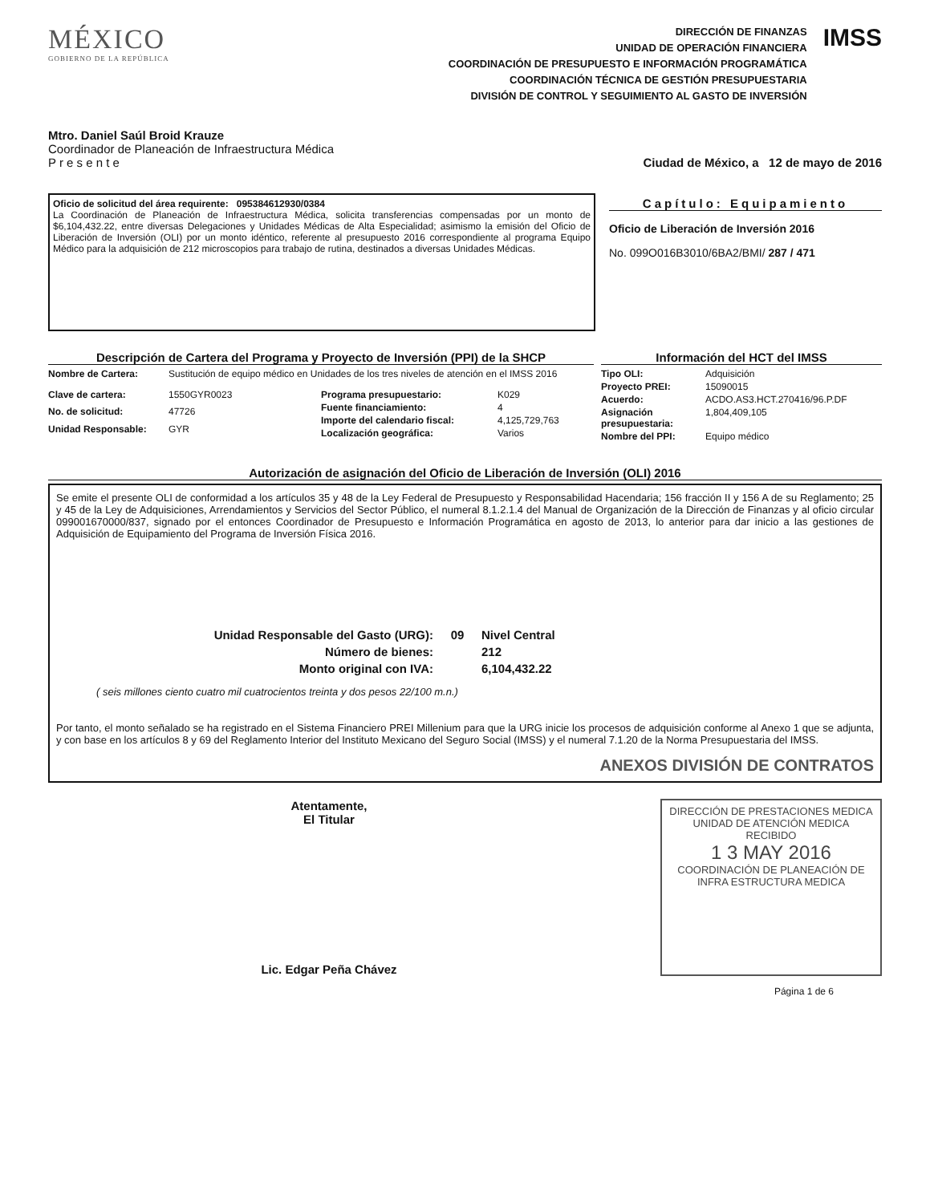MÉXICO
GOBIERNO DE LA REPÚBLICA
DIRECCIÓN DE FINANZAS
UNIDAD DE OPERACIÓN FINANCIERA
COORDINACIÓN DE PRESUPUESTO E INFORMACIÓN PROGRAMÁTICA
COORDINACIÓN TÉCNICA DE GESTIÓN PRESUPUESTARIA
DIVISIÓN DE CONTROL Y SEGUIMIENTO AL GASTO DE INVERSIÓN
IMSS
Mtro. Daniel Saúl Broid Krauze
Coordinador de Planeación de Infraestructura Médica
P r e s e n t e
Ciudad de México, a 12 de mayo de 2016
Oficio de solicitud del área requirente: 095384612930/0384
La Coordinación de Planeación de Infraestructura Médica, solicita transferencias compensadas por un monto de $6,104,432.22, entre diversas Delegaciones y Unidades Médicas de Alta Especialidad; asimismo la emisión del Oficio de Liberación de Inversión (OLI) por un monto idéntico, referente al presupuesto 2016 correspondiente al programa Equipo Médico para la adquisición de 212 microscopios para trabajo de rutina, destinados a diversas Unidades Médicas.
Capítulo: Equipamiento
Oficio de Liberación de Inversión 2016
No. 099O016B3010/6BA2/BMI/ 287 / 471
Descripción de Cartera del Programa y Proyecto de Inversión (PPI) de la SHCP
Nombre de Cartera: Sustitución de equipo médico en Unidades de los tres niveles de atención en el IMSS 2016
Clave de cartera: 1550GYR0023 No. de solicitud: 47726 Unidad Responsable: GYR
Programa presupuestario: K029 Fuente financiamiento: 4 Importe del calendario fiscal: 4,125,729,763 Localización geográfica: Varios
Información del HCT del IMSS
Tipo OLI: Adquisición Proyecto PREI: 15090015 Acuerdo: ACDO.AS3.HCT.270416/96.P.DF Asignación presupuestaria: 1,804,409,105 Nombre del PPI: Equipo médico
Autorización de asignación del Oficio de Liberación de Inversión (OLI) 2016
Se emite el presente OLI de conformidad a los artículos 35 y 48 de la Ley Federal de Presupuesto y Responsabilidad Hacendaria; 156 fracción II y 156 A de su Reglamento; 25 y 45 de la Ley de Adquisiciones, Arrendamientos y Servicios del Sector Público, el numeral 8.1.2.1.4 del Manual de Organización de la Dirección de Finanzas y al oficio circular 099001670000/837, signado por el entonces Coordinador de Presupuesto e Información Programática en agosto de 2013, lo anterior para dar inicio a las gestiones de Adquisición de Equipamiento del Programa de Inversión Física 2016.
Unidad Responsable del Gasto (URG): 09 Nivel Central Número de bienes: 212 Monto original con IVA: 6,104,432.22
( seis millones ciento cuatro mil cuatrocientos treinta y dos pesos 22/100 m.n.)
Por tanto, el monto señalado se ha registrado en el Sistema Financiero PREI Millenium para que la URG inicie los procesos de adquisición conforme al Anexo 1 que se adjunta, y con base en los artículos 8 y 69 del Reglamento Interior del Instituto Mexicano del Seguro Social (IMSS) y el numeral 7.1.20 de la Norma Presupuestaria del IMSS.
ANEXOS DIVISIÓN DE CONTRATOS
Atentamente,
El Titular
Lic. Edgar Peña Chávez
DIRECCIÓN DE PRESTACIONES MEDICA
UNIDAD DE ATENCIÓN MEDICA
RECIBIDO
1 3 MAY 2016
COORDINACIÓN DE PLANEACIÓN DE INFRA ESTRUCTURA MEDICA
Página 1 de 6